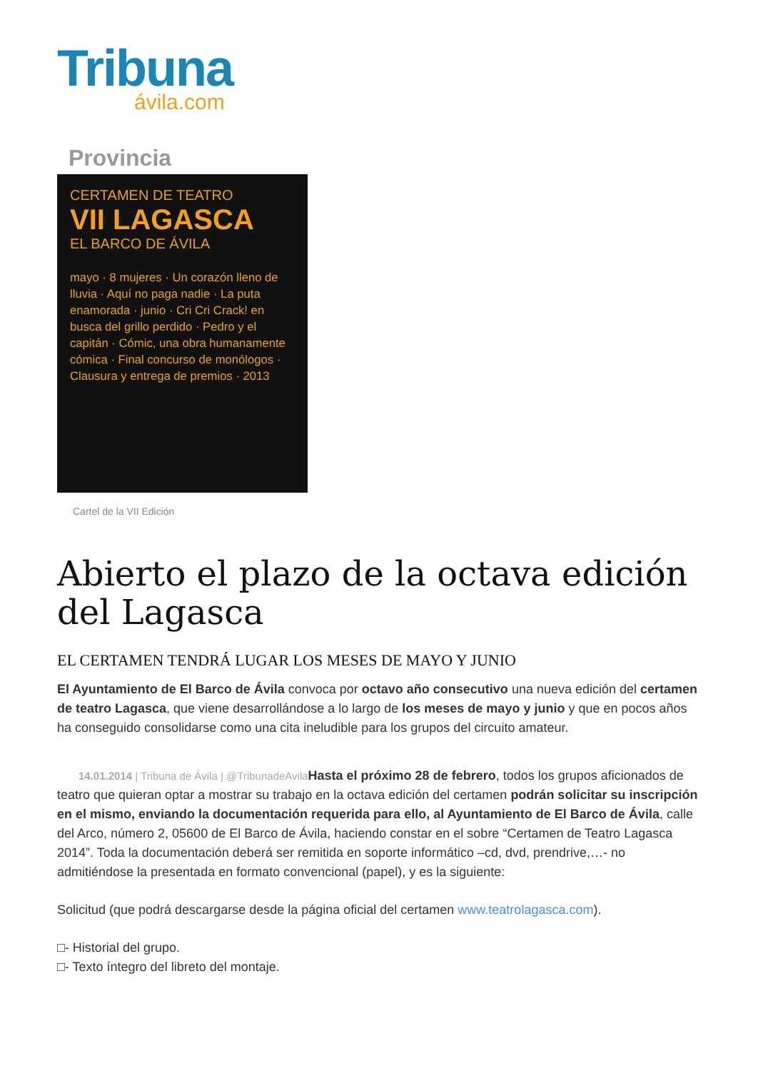Tribuna
ávila.com
Provincia
CERTAMEN DE TEATRO
VII LAGASCA
EL BARCO DE ÁVILA
mayo · 8 mujeres · Un corazón lleno de lluvia · Aquí no paga nadie · La puta enamorada · junio · Cri Cri Crack! en busca del grillo perdido · Pedro y el capitán · Cómic, una obra humanamente cómica · Final concurso de monólogos · Clausura y entrega de premios · 2013
Cartel de la VII Edición
Abierto el plazo de la octava edición del Lagasca
EL CERTAMEN TENDRÁ LUGAR LOS MESES DE MAYO Y JUNIO
El Ayuntamiento de El Barco de Ávila convoca por octavo año consecutivo una nueva edición del certamen de teatro Lagasca, que viene desarrollándose a lo largo de los meses de mayo y junio y que en pocos años ha conseguido consolidarse como una cita ineludible para los grupos del circuito amateur.
14.01.2014 | Tribuna de Ávila | @TribunadeAvila Hasta el próximo 28 de febrero, todos los grupos aficionados de teatro que quieran optar a mostrar su trabajo en la octava edición del certamen podrán solicitar su inscripción en el mismo, enviando la documentación requerida para ello, al Ayuntamiento de El Barco de Ávila, calle del Arco, número 2, 05600 de El Barco de Ávila, haciendo constar en el sobre “Certamen de Teatro Lagasca 2014”. Toda la documentación deberá ser remitida en soporte informático –cd, dvd, prendrive,…- no admitiéndose la presentada en formato convencional (papel), y es la siguiente:
Solicitud (que podrá descargarse desde la página oficial del certamen www.teatrolagasca.com).
□- Historial del grupo.
□- Texto íntegro del libreto del montaje.